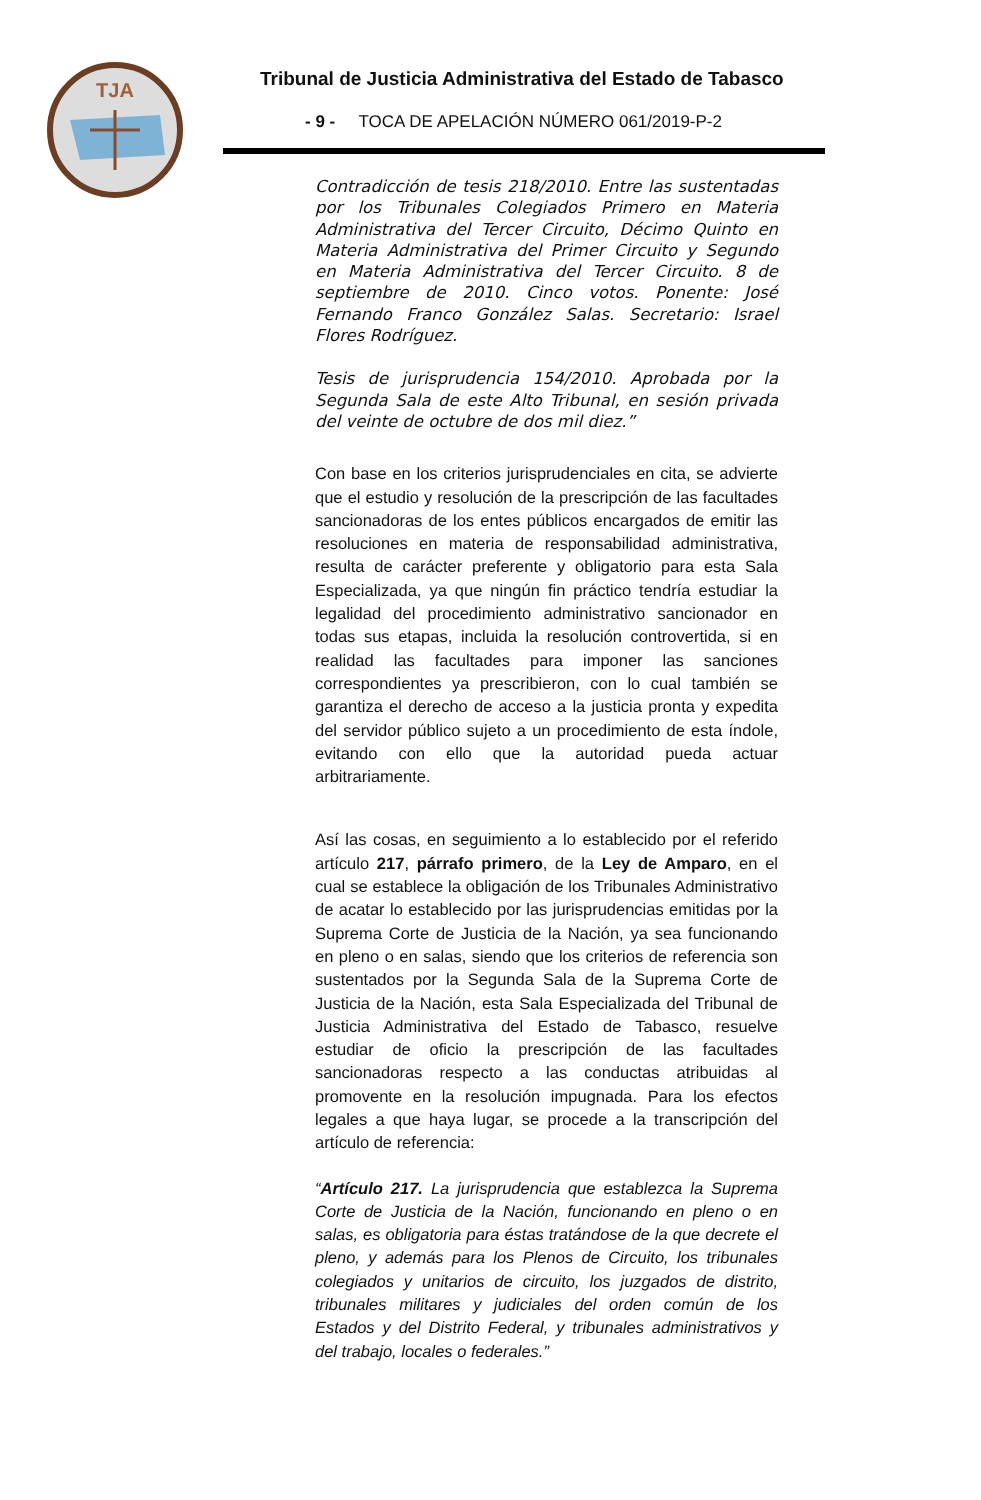TJA
Tribunal de Justicia Administrativa del Estado de Tabasco
- 9 - TOCA DE APELACIÓN NÚMERO 061/2019-P-2
Contradicción de tesis 218/2010. Entre las sustentadas por los Tribunales Colegiados Primero en Materia Administrativa del Tercer Circuito, Décimo Quinto en Materia Administrativa del Primer Circuito y Segundo en Materia Administrativa del Tercer Circuito. 8 de septiembre de 2010. Cinco votos. Ponente: José Fernando Franco González Salas. Secretario: Israel Flores Rodríguez.
Tesis de jurisprudencia 154/2010. Aprobada por la Segunda Sala de este Alto Tribunal, en sesión privada del veinte de octubre de dos mil diez.”
Con base en los criterios jurisprudenciales en cita, se advierte que el estudio y resolución de la prescripción de las facultades sancionadoras de los entes públicos encargados de emitir las resoluciones en materia de responsabilidad administrativa, resulta de carácter preferente y obligatorio para esta Sala Especializada, ya que ningún fin práctico tendría estudiar la legalidad del procedimiento administrativo sancionador en todas sus etapas, incluida la resolución controvertida, si en realidad las facultades para imponer las sanciones correspondientes ya prescribieron, con lo cual también se garantiza el derecho de acceso a la justicia pronta y expedita del servidor público sujeto a un procedimiento de esta índole, evitando con ello que la autoridad pueda actuar arbitrariamente.
Así las cosas, en seguimiento a lo establecido por el referido artículo 217, párrafo primero, de la Ley de Amparo, en el cual se establece la obligación de los Tribunales Administrativo de acatar lo establecido por las jurisprudencias emitidas por la Suprema Corte de Justicia de la Nación, ya sea funcionando en pleno o en salas, siendo que los criterios de referencia son sustentados por la Segunda Sala de la Suprema Corte de Justicia de la Nación, esta Sala Especializada del Tribunal de Justicia Administrativa del Estado de Tabasco, resuelve estudiar de oficio la prescripción de las facultades sancionadoras respecto a las conductas atribuidas al promovente en la resolución impugnada. Para los efectos legales a que haya lugar, se procede a la transcripción del artículo de referencia:
“Artículo 217. La jurisprudencia que establezca la Suprema Corte de Justicia de la Nación, funcionando en pleno o en salas, es obligatoria para éstas tratándose de la que decrete el pleno, y además para los Plenos de Circuito, los tribunales colegiados y unitarios de circuito, los juzgados de distrito, tribunales militares y judiciales del orden común de los Estados y del Distrito Federal, y tribunales administrativos y del trabajo, locales o federales.”